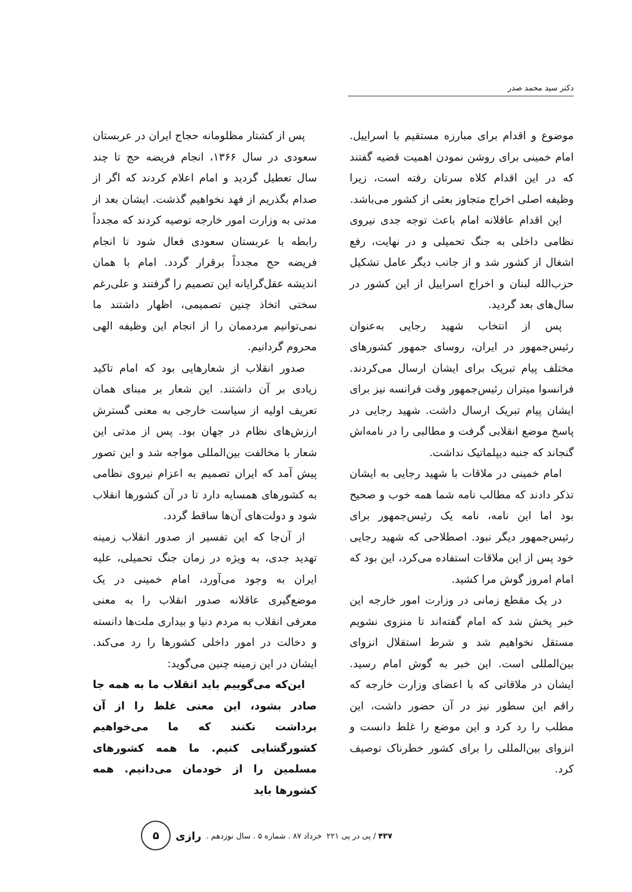دکتر سید محمد صدر
موضوع و اقدام برای مبارزه مستقیم با اسراییل. امام خمینی برای روشن نمودن اهمیت قضیه گفتند که در این اقدام کلاه سرتان رفته است، زیرا وظیفه اصلی اخراج متجاوز بعثی از کشور می‌باشد.
این اقدام عاقلانه امام باعث توجه جدی نیروی نظامی داخلی به جنگ تحمیلی و در نهایت، رفع اشغال از کشور شد و از جانب دیگر عامل تشکیل حزب‌الله لبنان و اخراج اسراییل از این کشور در سال‌های بعد گردید.
پس از انتخاب شهید رجایی به‌عنوان رئیس‌جمهور در ایران، روسای جمهور کشورهای مختلف پیام تبریک برای ایشان ارسال می‌کردند. فرانسوا میتران رئیس‌جمهور وقت فرانسه نیز برای ایشان پیام تبریک ارسال داشت. شهید رجایی در پاسخ موضع انقلابی گرفت و مطالبی را در نامه‌اش گنجاند که جنبه دیپلماتیک نداشت.
امام خمینی در ملاقات با شهید رجایی به ایشان تذکر دادند که مطالب نامه شما همه خوب و صحیح بود اما این نامه، نامه یک رئیس‌جمهور برای رئیس‌جمهور دیگر نبود. اصطلاحی که شهید رجایی خود پس از این ملاقات استفاده می‌کرد، این بود که امام امروز گوش مرا کشید.
در یک مقطع زمانی در وزارت امور خارجه این خبر پخش شد که امام گفته‌اند تا منزوی نشویم مستقل نخواهیم شد و شرط استقلال انزوای بین‌المللی است. این خبر به گوش امام رسید. ایشان در ملاقاتی که با اعضای وزارت خارجه که راقم این سطور نیز در آن حضور داشت، این مطلب را رد کرد و این موضع را غلط دانست و انزوای بین‌المللی را برای کشور خطرناک توصیف کرد.
پس از کشتار مظلومانه حجاج ایران در عربستان سعودی در سال ۱۳۶۶، انجام فریضه حج تا چند سال تعطیل گردید و امام اعلام کردند که اگر از صدام بگذریم از فهد نخواهیم گذشت. ایشان بعد از مدتی به وزارت امور خارجه توصیه کردند که مجدداً رابطه با عربستان سعودی فعال شود تا انجام فریضه حج مجدداً برقرار گردد. امام با همان اندیشه عقل‌گرایانه این تصمیم را گرفتند و علی‌رغم سختی اتخاذ چنین تصمیمی، اظهار داشتند ما نمی‌توانیم مردممان را از انجام این وظیفه الهی محروم گردانیم.
صدور انقلاب از شعارهایی بود که امام تاکید زیادی بر آن داشتند. این شعار بر مبنای همان تعریف اولیه از سیاست خارجی به معنی گسترش ارزش‌های نظام در جهان بود. پس از مدتی این شعار با مخالفت بین‌المللی مواجه شد و این تصور پیش آمد که ایران تصمیم به اعزام نیروی نظامی به کشورهای همسایه دارد تا در آن کشورها انقلاب شود و دولت‌های آن‌ها ساقط گردد.
از آن‌جا که این تفسیر از صدور انقلاب زمینه تهدید جدی، به ویژه در زمان جنگ تحمیلی، علیه ایران به وجود می‌آورد، امام خمینی در یک موضع‌گیری عاقلانه صدور انقلاب را به معنی معرفی انقلاب به مردم دنیا و بیداری ملت‌ها دانسته و دخالت در امور داخلی کشورها را رد می‌کند. ایشان در این زمینه چنین می‌گوید:
این‌که می‌گوییم باید انقلاب ما به همه جا صادر بشود، این معنی غلط را از آن برداشت نکنند که ما می‌خواهیم کشورگشایی کنیم. ما همه کشورهای مسلمین را از خودمان می‌دانیم. همه کشورها باید
۴۳۷ / پی در پی ۲۲۱ خرداد ۸۷ . شماره ۵ . سال نوزدهم . رازی
۵